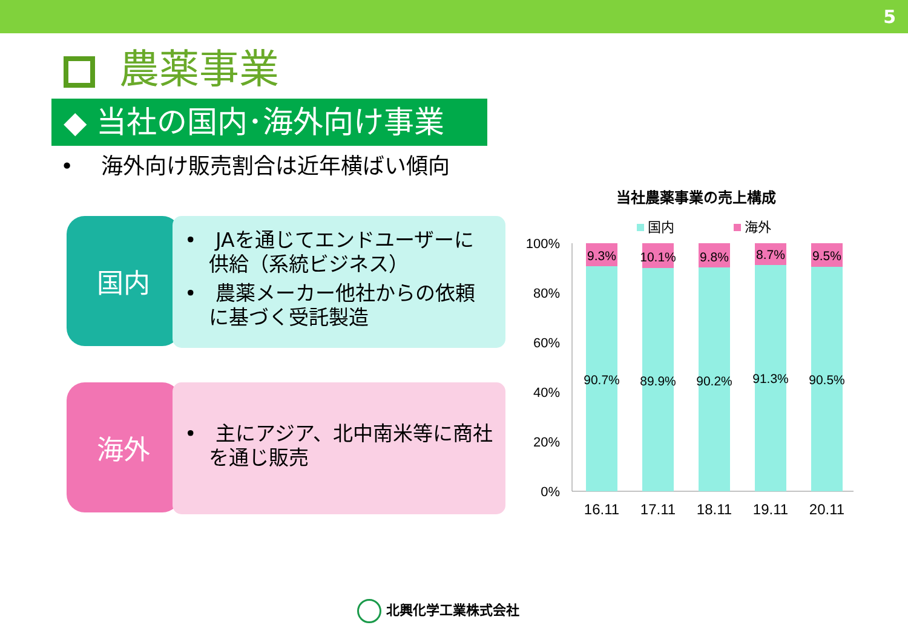5
農薬事業
◆ 当社の国内･海外向け事業
• 海外向け販売割合は近年横ばい傾向
国内
• JAを通じてエンドユーザーに供給（系統ビジネス）
• 農薬メーカー他社からの依頼に基づく受託製造
海外
• 主にアジア、北中南米等に商社を通じ販売
当社農薬事業の売上構成
国内
海外
100%
80%
60%
40%
20%
0%
9.3%
90.7%
16.11
10.1%
89.9%
17.11
9.8%
90.2%
18.11
8.7%
91.3%
19.11
9.5%
90.5%
20.11
北興化学工業株式会社